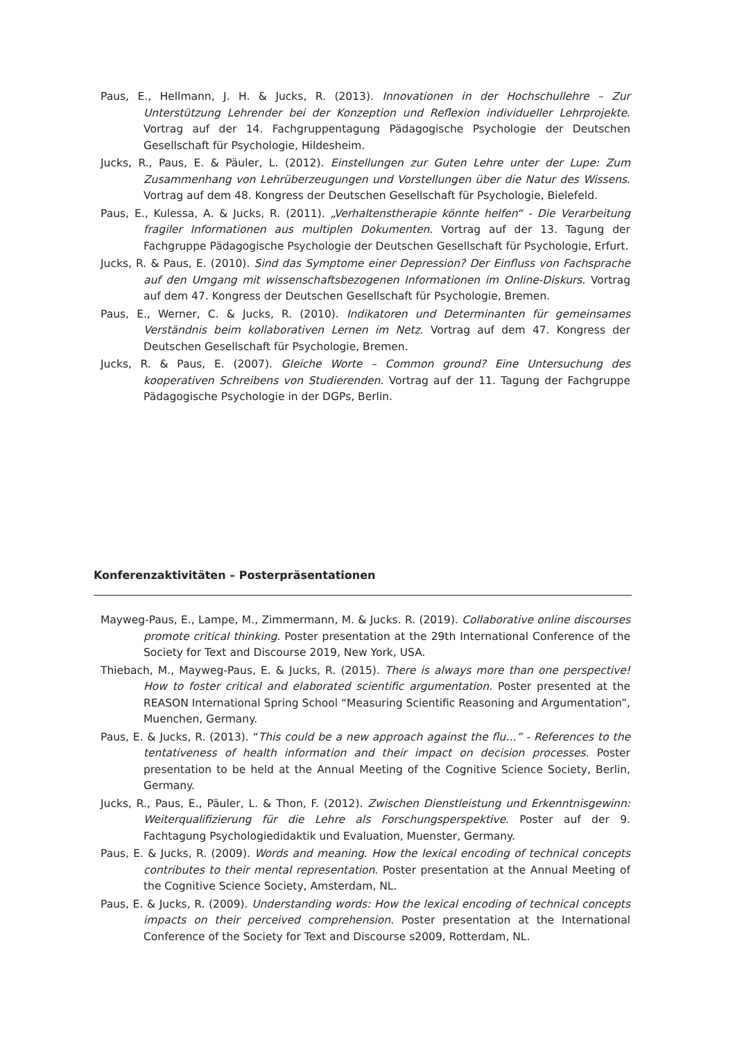Paus, E., Hellmann, J. H. & Jucks, R. (2013). Innovationen in der Hochschullehre – Zur Unterstützung Lehrender bei der Konzeption und Reflexion individueller Lehrprojekte. Vortrag auf der 14. Fachgruppentagung Pädagogische Psychologie der Deutschen Gesellschaft für Psychologie, Hildesheim.
Jucks, R., Paus, E. & Päuler, L. (2012). Einstellungen zur Guten Lehre unter der Lupe: Zum Zusammenhang von Lehrüberzeugungen und Vorstellungen über die Natur des Wissens. Vortrag auf dem 48. Kongress der Deutschen Gesellschaft für Psychologie, Bielefeld.
Paus, E., Kulessa, A. & Jucks, R. (2011). „Verhaltenstherapie könnte helfen“ - Die Verarbeitung fragiler Informationen aus multiplen Dokumenten. Vortrag auf der 13. Tagung der Fachgruppe Pädagogische Psychologie der Deutschen Gesellschaft für Psychologie, Erfurt.
Jucks, R. & Paus, E. (2010). Sind das Symptome einer Depression? Der Einfluss von Fachsprache auf den Umgang mit wissenschaftsbezogenen Informationen im Online-Diskurs. Vortrag auf dem 47. Kongress der Deutschen Gesellschaft für Psychologie, Bremen.
Paus, E., Werner, C. & Jucks, R. (2010). Indikatoren und Determinanten für gemeinsames Verständnis beim kollaborativen Lernen im Netz. Vortrag auf dem 47. Kongress der Deutschen Gesellschaft für Psychologie, Bremen.
Jucks, R. & Paus, E. (2007). Gleiche Worte – Common ground? Eine Untersuchung des kooperativen Schreibens von Studierenden. Vortrag auf der 11. Tagung der Fachgruppe Pädagogische Psychologie in der DGPs, Berlin.
Konferenzaktivitäten – Posterpräsentationen
Mayweg-Paus, E., Lampe, M., Zimmermann, M. & Jucks. R. (2019). Collaborative online discourses promote critical thinking. Poster presentation at the 29th International Conference of the Society for Text and Discourse 2019, New York, USA.
Thiebach, M., Mayweg-Paus, E. & Jucks, R. (2015). There is always more than one perspective! How to foster critical and elaborated scientific argumentation. Poster presented at the REASON International Spring School “Measuring Scientific Reasoning and Argumentation”, Muenchen, Germany.
Paus, E. & Jucks, R. (2013). “This could be a new approach against the flu…” - References to the tentativeness of health information and their impact on decision processes. Poster presentation to be held at the Annual Meeting of the Cognitive Science Society, Berlin, Germany.
Jucks, R., Paus, E., Päuler, L. & Thon, F. (2012). Zwischen Dienstleistung und Erkenntnisgewinn: Weiterqualifizierung für die Lehre als Forschungsperspektive. Poster auf der 9. Fachtagung Psychologiedidaktik und Evaluation, Muenster, Germany.
Paus, E. & Jucks, R. (2009). Words and meaning. How the lexical encoding of technical concepts contributes to their mental representation. Poster presentation at the Annual Meeting of the Cognitive Science Society, Amsterdam, NL.
Paus, E. & Jucks, R. (2009). Understanding words: How the lexical encoding of technical concepts impacts on their perceived comprehension. Poster presentation at the International Conference of the Society for Text and Discourse s2009, Rotterdam, NL.